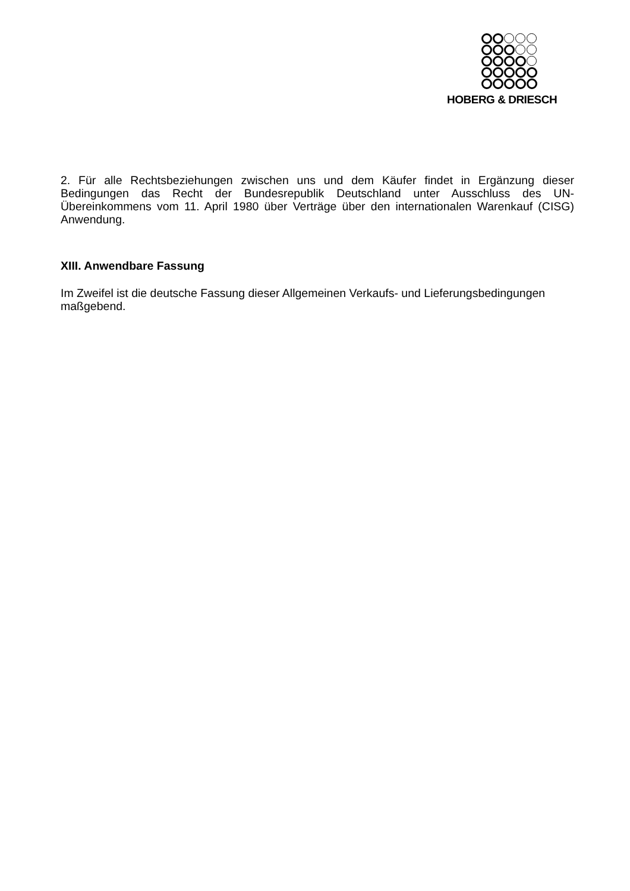HOBERG & DRIESCH
2. Für alle Rechtsbeziehungen zwischen uns und dem Käufer findet in Ergänzung dieser Bedingungen das Recht der Bundesrepublik Deutschland unter Ausschluss des UN-Übereinkommens vom 11. April 1980 über Verträge über den internationalen Warenkauf (CISG) Anwendung.
XIII. Anwendbare Fassung
Im Zweifel ist die deutsche Fassung dieser Allgemeinen Verkaufs- und Lieferungsbedingungen maßgebend.